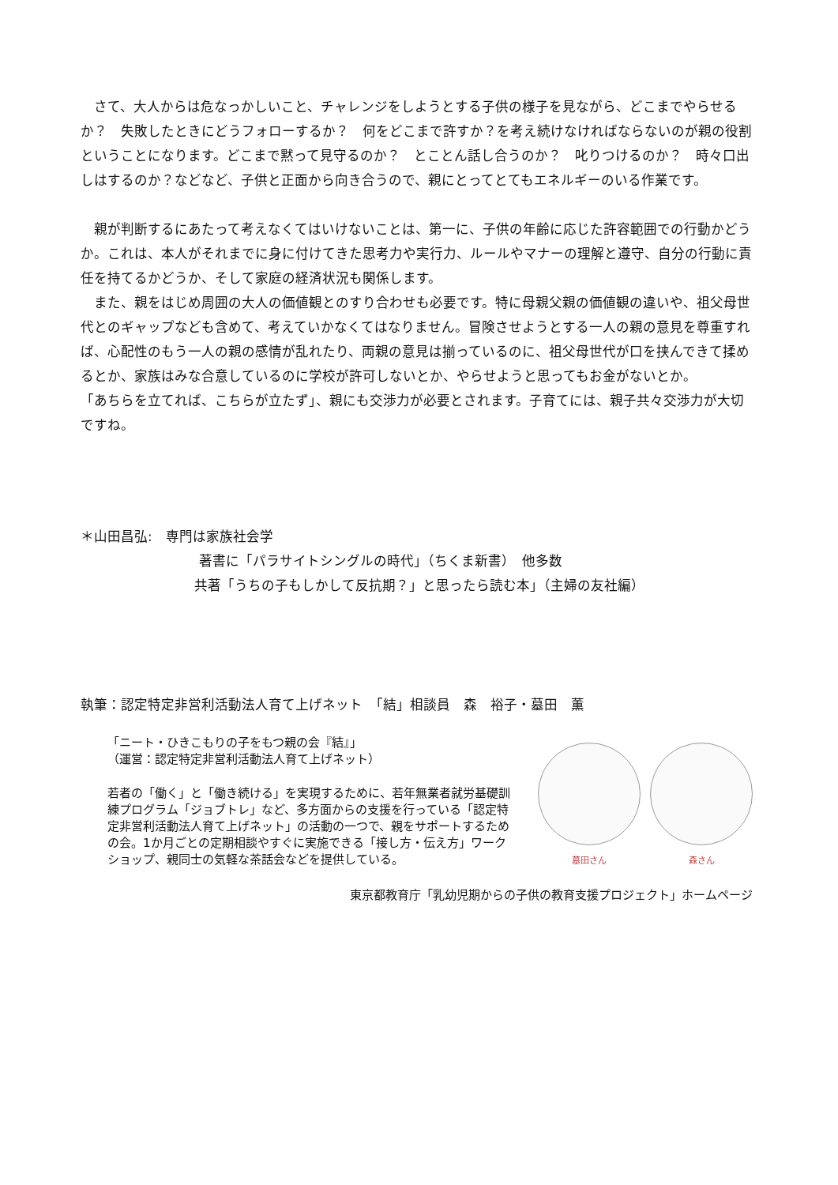さて、大人からは危なっかしいこと、チャレンジをしようとする子供の様子を見ながら、どこまでやらせるか？　失敗したときにどうフォローするか？　何をどこまで許すか？を考え続けなければならないのが親の役割ということになります。どこまで黙って見守るのか？　とことん話し合うのか？　叱りつけるのか？　時々口出しはするのか？などなど、子供と正面から向き合うので、親にとってとてもエネルギーのいる作業です。
　親が判断するにあたって考えなくてはいけないことは、第一に、子供の年齢に応じた許容範囲での行動かどうか。これは、本人がそれまでに身に付けてきた思考力や実行力、ルールやマナーの理解と遵守、自分の行動に責任を持てるかどうか、そして家庭の経済状況も関係します。
　また、親をはじめ周囲の大人の価値観とのすり合わせも必要です。特に母親父親の価値観の違いや、祖父母世代とのギャップなども含めて、考えていかなくてはなりません。冒険させようとする一人の親の意見を尊重すれば、心配性のもう一人の親の感情が乱れたり、両親の意見は揃っているのに、祖父母世代が口を挟んできて揉めるとか、家族はみな合意しているのに学校が許可しないとか、やらせようと思ってもお金がないとか。
「あちらを立てれば、こちらが立たず」、親にも交渉力が必要とされます。子育てには、親子共々交渉力が大切ですね。
＊山田昌弘:　専門は家族社会学
著書に「パラサイトシングルの時代」（ちくま新書）　他多数
共著「うちの子もしかして反抗期？」と思ったら読む本」（主婦の友社編）
執筆：認定特定非営利活動法人育て上げネット　「結」相談員　森　裕子・墓田　薫
「ニート・ひきこもりの子をもつ親の会『結』」
（運営：認定特定非営利活動法人育て上げネット）
若者の「働く」と「働き続ける」を実現するために、若年無業者就労基礎訓練プログラム「ジョブトレ」など、多方面からの支援を行っている「認定特定非営利活動法人育て上げネット」の活動の一つで、親をサポートするための会。1か月ごとの定期相談やすぐに実施できる「接し方・伝え方」ワークショップ、親同士の気軽な茶話会などを提供している。
墓田さん 森さん
東京都教育庁「乳幼児期からの子供の教育支援プロジェクト」ホームページ